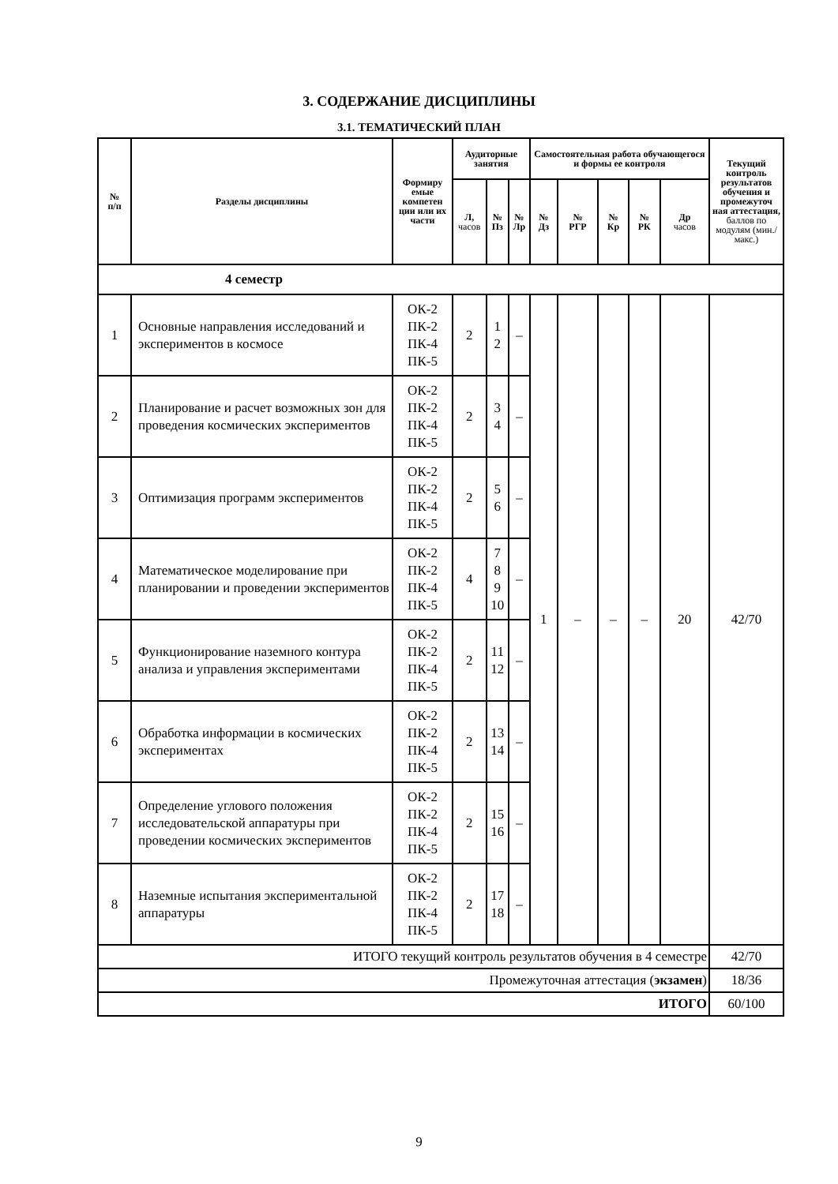3. СОДЕРЖАНИЕ ДИСЦИПЛИНЫ
3.1. ТЕМАТИЧЕСКИЙ ПЛАН
| № п/п | Разделы дисциплины | Формиру емые компетен ции или их части | Аудиторные занятия | | | Самостоятельная работа обучающегося и формы ее контроля | | | | | Текущий контроль результатов обучения и промежуточ ная аттестация, баллов по модулям (мин./макс.) |
| --- | --- | --- | --- | --- | --- | --- | --- | --- | --- | --- | --- |
| | | | Л, часов | № Пз | № Лр | № Дз | № РГР | № Кр | № РК | Др часов | |
| 4 семестр | | | | | | | | | | | |
| 1 | Основные направления исследований и экспериментов в космосе | ОК-2 ПК-2 ПК-4 ПК-5 | 2 | 1 2 | – | 1 | – | – | – | 20 | 42/70 |
| 2 | Планирование и расчет возможных зон для проведения космических экспериментов | ОК-2 ПК-2 ПК-4 ПК-5 | 2 | 3 4 | – | | | | | | |
| 3 | Оптимизация программ экспериментов | ОК-2 ПК-2 ПК-4 ПК-5 | 2 | 5 6 | – | | | | | | |
| 4 | Математическое моделирование при планировании и проведении экспериментов | ОК-2 ПК-2 ПК-4 ПК-5 | 4 | 7 8 9 10 | – | | | | | | |
| 5 | Функционирование наземного контура анализа и управления экспериментами | ОК-2 ПК-2 ПК-4 ПК-5 | 2 | 11 12 | – | | | | | | |
| 6 | Обработка информации в космических экспериментах | ОК-2 ПК-2 ПК-4 ПК-5 | 2 | 13 14 | – | | | | | | |
| 7 | Определение углового положения исследовательской аппаратуры при проведении космических экспериментов | ОК-2 ПК-2 ПК-4 ПК-5 | 2 | 15 16 | – | | | | | | |
| 8 | Наземные испытания экспериментальной аппаратуры | ОК-2 ПК-2 ПК-4 ПК-5 | 2 | 17 18 | – | | | | | | |
| ИТОГО текущий контроль результатов обучения в 4 семестре | | | | | | | | | | | 42/70 |
| Промежуточная аттестация ( экзамен ) | | | | | | | | | | | 18/36 |
| ИТОГО | | | | | | | | | | | 60/100 |
9